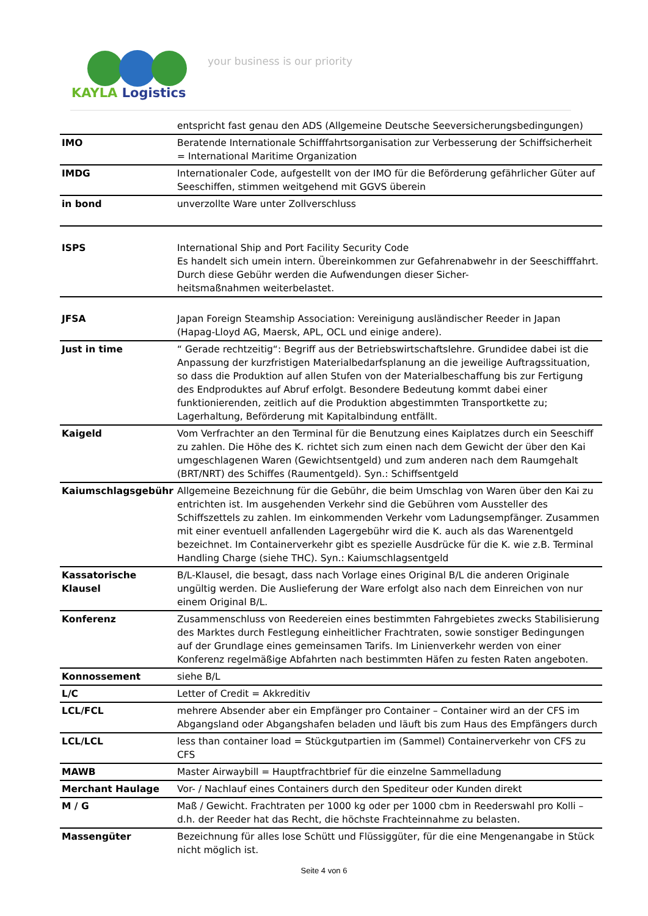KAYLA Logistics
your business is our priority
| | entspricht fast genau den ADS (Allgemeine Deutsche Seeversicherungsbedingungen) |
| IMO | Beratende Internationale Schifffahrtsorganisation zur Verbesserung der Schiffsicherheit = International Maritime Organization |
| IMDG | Internationaler Code, aufgestellt von der IMO für die Beförderung gefährlicher Güter auf Seeschiffen, stimmen weitgehend mit GGVS überein |
| in bond | unverzollte Ware unter Zollverschluss |
| ISPS | International Ship and Port Facility Security Code Es handelt sich umein intern. Übereinkommen zur Gefahrenabwehr in der Seeschifffahrt. Durch diese Gebühr werden die Aufwendungen dieser Sicher- heitsmaßnahmen weiterbelastet. |
| JFSA | Japan Foreign Steamship Association: Vereinigung ausländischer Reeder in Japan (Hapag-Lloyd AG, Maersk, APL, OCL und einige andere). |
| Just in time | “ Gerade rechtzeitig“: Begriff aus der Betriebswirtschaftslehre. Grundidee dabei ist die Anpassung der kurzfristigen Materialbedarfsplanung an die jeweilige Auftragssituation, so dass die Produktion auf allen Stufen von der Materialbeschaffung bis zur Fertigung des Endproduktes auf Abruf erfolgt. Besondere Bedeutung kommt dabei einer funktionierenden, zeitlich auf die Produktion abgestimmten Transportkette zu; Lagerhaltung, Beförderung mit Kapitalbindung entfällt. |
| Kaigeld | Vom Verfrachter an den Terminal für die Benutzung eines Kaiplatzes durch ein Seeschiff zu zahlen. Die Höhe des K. richtet sich zum einen nach dem Gewicht der über den Kai umgeschlagenen Waren (Gewichtsentgeld) und zum anderen nach dem Raumgehalt (BRT/NRT) des Schiffes (Raumentgeld). Syn.: Schiffsentgeld |
| Kaiumschlagsgebühr | Allgemeine Bezeichnung für die Gebühr, die beim Umschlag von Waren über den Kai zu entrichten ist. Im ausgehenden Verkehr sind die Gebühren vom Aussteller des Schiffszettels zu zahlen. Im einkommenden Verkehr vom Ladungsempfänger. Zusammen mit einer eventuell anfallenden Lagergebühr wird die K. auch als das Warenentgeld bezeichnet. Im Containerverkehr gibt es spezielle Ausdrücke für die K. wie z.B. Terminal Handling Charge (siehe THC). Syn.: Kaiumschlagsentgeld |
| Kassatorische Klausel | B/L-Klausel, die besagt, dass nach Vorlage eines Original B/L die anderen Originale ungültig werden. Die Auslieferung der Ware erfolgt also nach dem Einreichen von nur einem Original B/L. |
| Konferenz | Zusammenschluss von Reedereien eines bestimmten Fahrgebietes zwecks Stabilisierung des Marktes durch Festlegung einheitlicher Frachtraten, sowie sonstiger Bedingungen auf der Grundlage eines gemeinsamen Tarifs. Im Linienverkehr werden von einer Konferenz regelmäßige Abfahrten nach bestimmten Häfen zu festen Raten angeboten. |
| Konnossement | siehe B/L |
| L/C | Letter of Credit = Akkreditiv |
| LCL/FCL | mehrere Absender aber ein Empfänger pro Container – Container wird an der CFS im Abgangsland oder Abgangshafen beladen und läuft bis zum Haus des Empfängers durch |
| LCL/LCL | less than container load = Stückgutpartien im (Sammel) Containerverkehr von CFS zu CFS |
| MAWB | Master Airwaybill = Hauptfrachtbrief für die einzelne Sammelladung |
| Merchant Haulage | Vor- / Nachlauf eines Containers durch den Spediteur oder Kunden direkt |
| M / G | Maß / Gewicht. Frachtraten per 1000 kg oder per 1000 cbm in Reederswahl pro Kolli – d.h. der Reeder hat das Recht, die höchste Frachteinnahme zu belasten. |
| Massengüter | Bezeichnung für alles lose Schütt und Flüssiggüter, für die eine Mengenangabe in Stück nicht möglich ist. |
Seite 4 von 6